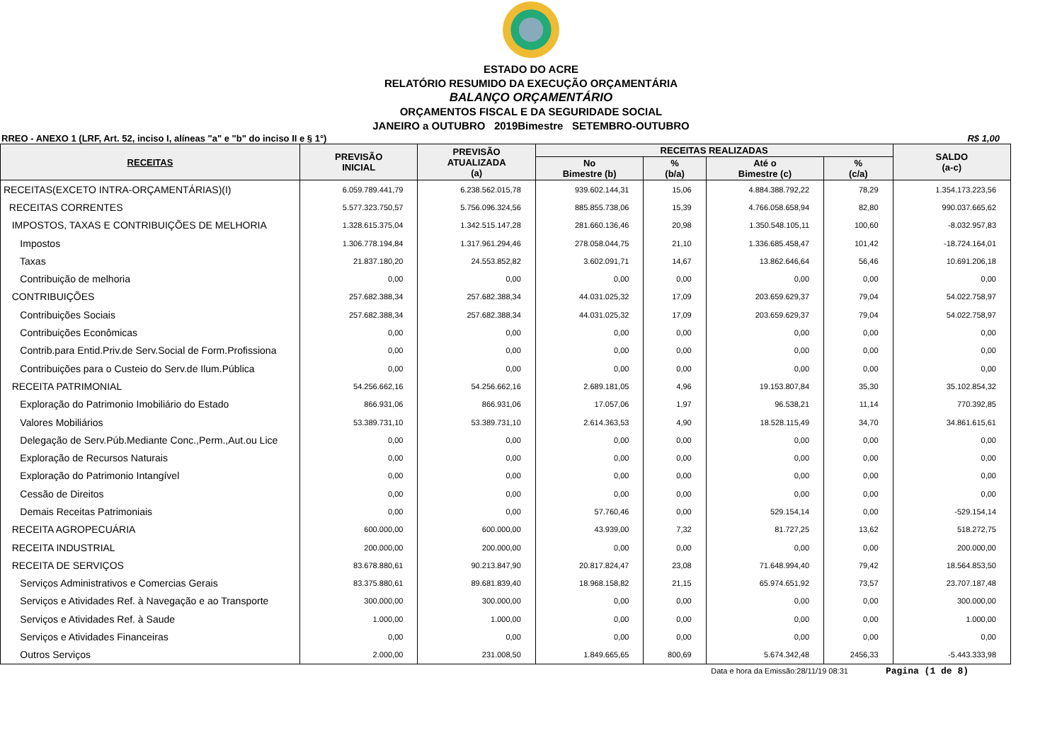ESTADO DO ACRE
RELATÓRIO RESUMIDO DA EXECUÇÃO ORÇAMENTÁRIA
BALANÇO ORÇAMENTÁRIO
ORÇAMENTOS FISCAL E DA SEGURIDADE SOCIAL
JANEIRO a OUTUBRO 2019Bimestre SETEMBRO-OUTUBRO
RREO - ANEXO 1 (LRF, Art. 52, inciso I, alíneas "a" e "b" do inciso II e § 1°) R$ 1,00
| RECEITAS | PREVISÃO INICIAL | PREVISÃO ATUALIZADA (a) | RECEITAS REALIZADAS | | | | SALDO (a-c) |
| --- | --- | --- | --- | --- | --- | --- | --- |
| | | | No Bimestre (b) | % (b/a) | Até o Bimestre (c) | % (c/a) | |
| RECEITAS(EXCETO INTRA-ORÇAMENTÁRIAS)(I) | 6.059.789.441,79 | 6.238.562.015,78 | 939.602.144,31 | 15,06 | 4.884.388.792,22 | 78,29 | 1.354.173.223,56 |
| RECEITAS CORRENTES | 5.577.323.750,57 | 5.756.096.324,56 | 885.855.738,06 | 15,39 | 4.766.058.658,94 | 82,80 | 990.037.665,62 |
| IMPOSTOS, TAXAS E CONTRIBUIÇÕES DE MELHORIA | 1.328.615.375,04 | 1.342.515.147,28 | 281.660.136,46 | 20,98 | 1.350.548.105,11 | 100,60 | -8.032.957,83 |
| Impostos | 1.306.778.194,84 | 1.317.961.294,46 | 278.058.044,75 | 21,10 | 1.336.685.458,47 | 101,42 | -18.724.164,01 |
| Taxas | 21.837.180,20 | 24.553.852,82 | 3.602.091,71 | 14,67 | 13.862.646,64 | 56,46 | 10.691.206,18 |
| Contribuição de melhoria | 0,00 | 0,00 | 0,00 | 0,00 | 0,00 | 0,00 | 0,00 |
| CONTRIBUIÇÕES | 257.682.388,34 | 257.682.388,34 | 44.031.025,32 | 17,09 | 203.659.629,37 | 79,04 | 54.022.758,97 |
| Contribuições Sociais | 257.682.388,34 | 257.682.388,34 | 44.031.025,32 | 17,09 | 203.659.629,37 | 79,04 | 54.022.758,97 |
| Contribuições Econômicas | 0,00 | 0,00 | 0,00 | 0,00 | 0,00 | 0,00 | 0,00 |
| Contrib.para Entid.Priv.de Serv.Social de Form.Profissiona | 0,00 | 0,00 | 0,00 | 0,00 | 0,00 | 0,00 | 0,00 |
| Contribuições para o Custeio do Serv.de Ilum.Pública | 0,00 | 0,00 | 0,00 | 0,00 | 0,00 | 0,00 | 0,00 |
| RECEITA PATRIMONIAL | 54.256.662,16 | 54.256.662,16 | 2.689.181,05 | 4,96 | 19.153.807,84 | 35,30 | 35.102.854,32 |
| Exploração do Patrimonio Imobiliário do Estado | 866.931,06 | 866.931,06 | 17.057,06 | 1,97 | 96.538,21 | 11,14 | 770.392,85 |
| Valores Mobiliários | 53.389.731,10 | 53.389.731,10 | 2.614.363,53 | 4,90 | 18.528.115,49 | 34,70 | 34.861.615,61 |
| Delegação de Serv.Púb.Mediante Conc.,Perm.,Aut.ou Lice | 0,00 | 0,00 | 0,00 | 0,00 | 0,00 | 0,00 | 0,00 |
| Exploração de Recursos Naturais | 0,00 | 0,00 | 0,00 | 0,00 | 0,00 | 0,00 | 0,00 |
| Exploração do Patrimonio Intangível | 0,00 | 0,00 | 0,00 | 0,00 | 0,00 | 0,00 | 0,00 |
| Cessão de Direitos | 0,00 | 0,00 | 0,00 | 0,00 | 0,00 | 0,00 | 0,00 |
| Demais Receitas Patrimoniais | 0,00 | 0,00 | 57.760,46 | 0,00 | 529.154,14 | 0,00 | -529.154,14 |
| RECEITA AGROPECUÁRIA | 600.000,00 | 600.000,00 | 43.939,00 | 7,32 | 81.727,25 | 13,62 | 518.272,75 |
| RECEITA INDUSTRIAL | 200.000,00 | 200.000,00 | 0,00 | 0,00 | 0,00 | 0,00 | 200.000,00 |
| RECEITA DE SERVIÇOS | 83.678.880,61 | 90.213.847,90 | 20.817.824,47 | 23,08 | 71.648.994,40 | 79,42 | 18.564.853,50 |
| Serviços Administrativos e Comercias Gerais | 83.375.880,61 | 89.681.839,40 | 18.968.158,82 | 21,15 | 65.974.651,92 | 73,57 | 23.707.187,48 |
| Serviços e Atividades Ref. à Navegação e ao Transporte | 300.000,00 | 300.000,00 | 0,00 | 0,00 | 0,00 | 0,00 | 300.000,00 |
| Serviços e Atividades Ref. à Saude | 1.000,00 | 1.000,00 | 0,00 | 0,00 | 0,00 | 0,00 | 1.000,00 |
| Serviços e Atividades Financeiras | 0,00 | 0,00 | 0,00 | 0,00 | 0,00 | 0,00 | 0,00 |
| Outros Serviços | 2.000,00 | 231.008,50 | 1.849.665,65 | 800,69 | 5.674.342,48 | 2456,33 | -5.443.333,98 |
Data e hora da Emissão:28/11/19 08:31 Pagina (1 de 8)